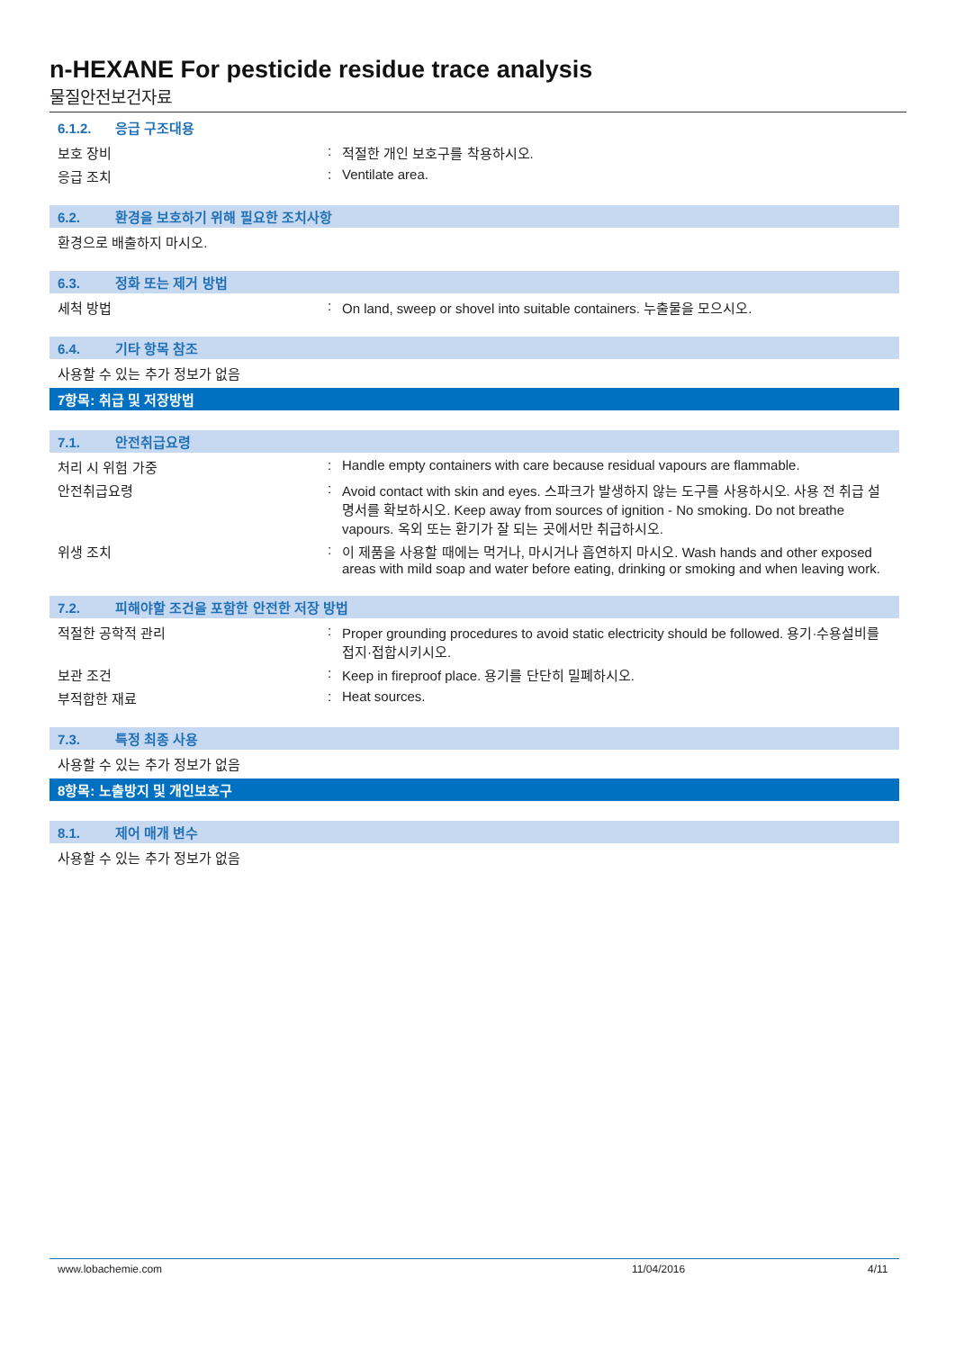n-HEXANE For pesticide residue trace analysis
물질안전보건자료
6.1.2. 응급 구조대용
보호 장비 적절한 개인 보호구를 착용하시오.
응급 조치 Ventilate area.
6.2. 환경을 보호하기 위해 필요한 조치사항
환경으로 배출하지 마시오.
6.3. 정화 또는 제거 방법
세척 방법 On land, sweep or shovel into suitable containers. 누출물을 모으시오.
6.4. 기타 항목 참조
사용할 수 있는 추가 정보가 없음
7항목: 취급 및 저장방법
7.1. 안전취급요령
처리 시 위험 가중 Handle empty containers with care because residual vapours are flammable.
안전취급요령 Avoid contact with skin and eyes. 스파크가 발생하지 않는 도구를 사용하시오. 사용 전 취급 설명서를 확보하시오. Keep away from sources of ignition - No smoking. Do not breathe vapours. 옥외 또는 환기가 잘 되는 곳에서만 취급하시오.
위생 조치 이 제품을 사용할 때에는 먹거나, 마시거나 흡연하지 마시오. Wash hands and other exposed areas with mild soap and water before eating, drinking or smoking and when leaving work.
7.2. 피해야할 조건을 포함한 안전한 저장 방법
적절한 공학적 관리 Proper grounding procedures to avoid static electricity should be followed. 용기·수용설비를 접지·접합시키시오.
보관 조건 Keep in fireproof place. 용기를 단단히 밀폐하시오.
부적합한 재료 Heat sources.
7.3. 특정 최종 사용
사용할 수 있는 추가 정보가 없음
8항목: 노출방지 및 개인보호구
8.1. 제어 매개 변수
사용할 수 있는 추가 정보가 없음
www.lobachemie.com 11/04/2016 4/11